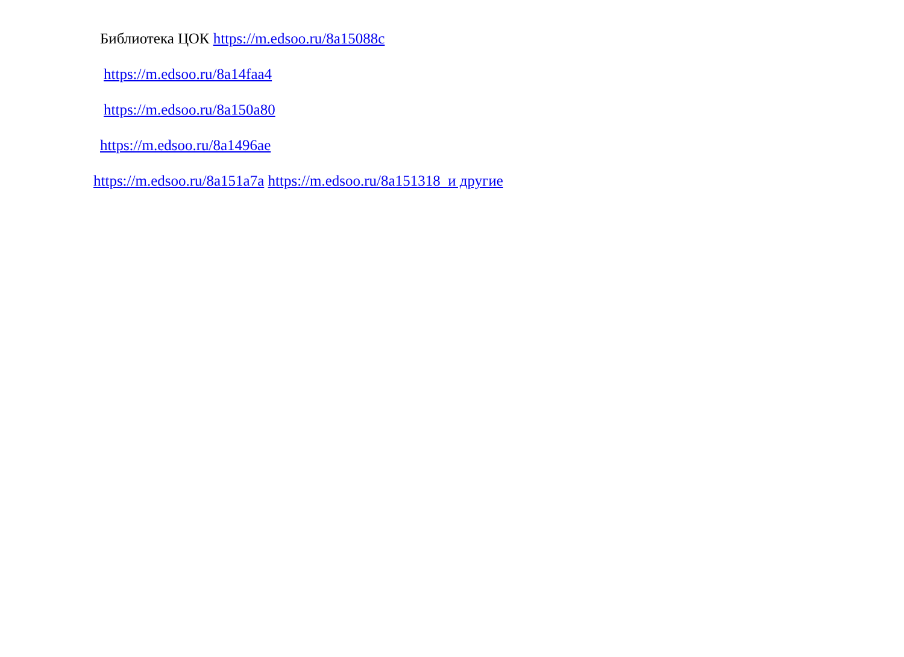Библиотека ЦОК https://m.edsoo.ru/8a15088c
https://m.edsoo.ru/8a14faa4
https://m.edsoo.ru/8a150a80
https://m.edsoo.ru/8a1496ae
https://m.edsoo.ru/8a151a7a https://m.edsoo.ru/8a151318 и другие